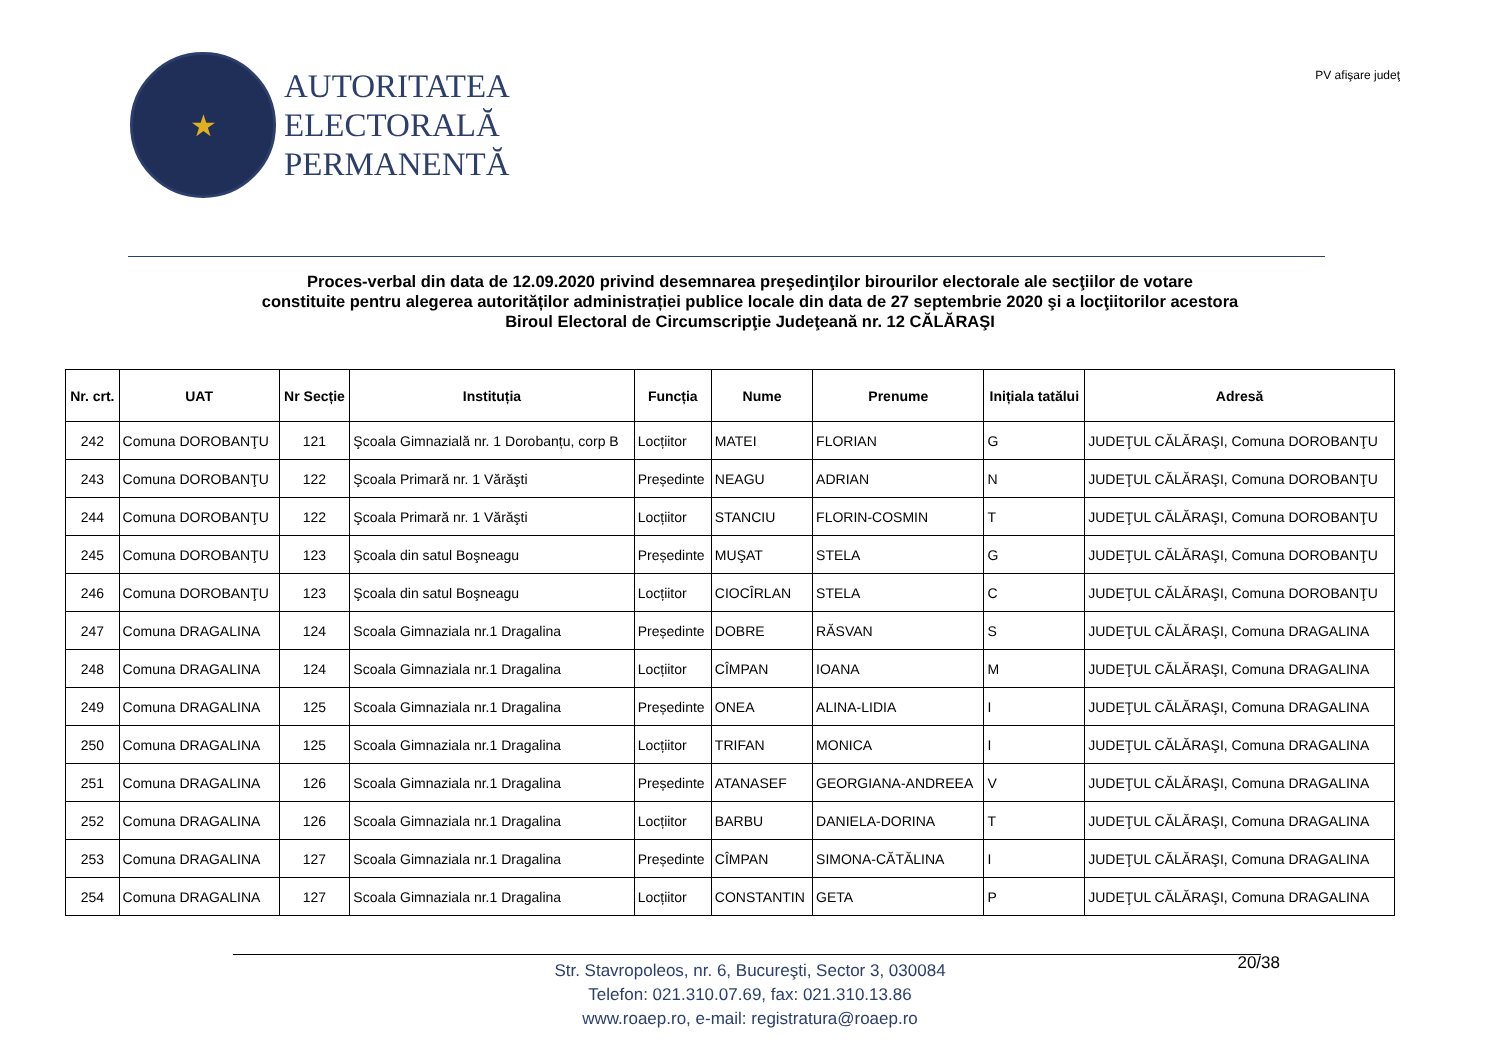★
AUTORITATEA
ELECTORALĂ
PERMANENTĂ
PV afişare judeţ
Proces-verbal din data de 12.09.2020 privind desemnarea preşedinţilor birourilor electorale ale secţiilor de votare
constituite pentru alegerea autorităților administrației publice locale din data de 27 septembrie 2020 şi a locţiitorilor acestora
Biroul Electoral de Circumscripţie Judeţeană nr. 12 CĂLĂRAŞI
| Nr. crt. | UAT | Nr Secție | Instituția | Funcția | Nume | Prenume | Inițiala tatălui | Adresă |
| --- | --- | --- | --- | --- | --- | --- | --- | --- |
| 242 | Comuna DOROBANŢU | 121 | Şcoala Gimnazială nr. 1 Dorobanțu, corp B | Locțiitor | MATEI | FLORIAN | G | JUDEŢUL CĂLĂRAŞI, Comuna DOROBANŢU |
| 243 | Comuna DOROBANŢU | 122 | Şcoala Primară nr. 1 Vărăşti | Președinte | NEAGU | ADRIAN | N | JUDEŢUL CĂLĂRAŞI, Comuna DOROBANŢU |
| 244 | Comuna DOROBANŢU | 122 | Şcoala Primară nr. 1 Vărăşti | Locțiitor | STANCIU | FLORIN-COSMIN | T | JUDEŢUL CĂLĂRAŞI, Comuna DOROBANŢU |
| 245 | Comuna DOROBANŢU | 123 | Şcoala din satul Boşneagu | Președinte | MUŞAT | STELA | G | JUDEŢUL CĂLĂRAŞI, Comuna DOROBANŢU |
| 246 | Comuna DOROBANŢU | 123 | Şcoala din satul Boşneagu | Locțiitor | CIOCÎRLAN | STELA | C | JUDEŢUL CĂLĂRAŞI, Comuna DOROBANŢU |
| 247 | Comuna DRAGALINA | 124 | Scoala Gimnaziala nr.1 Dragalina | Președinte | DOBRE | RĂSVAN | S | JUDEŢUL CĂLĂRAŞI, Comuna DRAGALINA |
| 248 | Comuna DRAGALINA | 124 | Scoala Gimnaziala nr.1 Dragalina | Locțiitor | CÎMPAN | IOANA | M | JUDEŢUL CĂLĂRAŞI, Comuna DRAGALINA |
| 249 | Comuna DRAGALINA | 125 | Scoala Gimnaziala nr.1 Dragalina | Președinte | ONEA | ALINA-LIDIA | I | JUDEŢUL CĂLĂRAŞI, Comuna DRAGALINA |
| 250 | Comuna DRAGALINA | 125 | Scoala Gimnaziala nr.1 Dragalina | Locțiitor | TRIFAN | MONICA | I | JUDEŢUL CĂLĂRAŞI, Comuna DRAGALINA |
| 251 | Comuna DRAGALINA | 126 | Scoala Gimnaziala nr.1 Dragalina | Președinte | ATANASEF | GEORGIANA-ANDREEA | V | JUDEŢUL CĂLĂRAŞI, Comuna DRAGALINA |
| 252 | Comuna DRAGALINA | 126 | Scoala Gimnaziala nr.1 Dragalina | Locțiitor | BARBU | DANIELA-DORINA | T | JUDEŢUL CĂLĂRAŞI, Comuna DRAGALINA |
| 253 | Comuna DRAGALINA | 127 | Scoala Gimnaziala nr.1 Dragalina | Președinte | CÎMPAN | SIMONA-CĂTĂLINA | I | JUDEŢUL CĂLĂRAŞI, Comuna DRAGALINA |
| 254 | Comuna DRAGALINA | 127 | Scoala Gimnaziala nr.1 Dragalina | Locțiitor | CONSTANTIN | GETA | P | JUDEŢUL CĂLĂRAŞI, Comuna DRAGALINA |
Str. Stavropoleos, nr. 6, Bucureşti, Sector 3, 030084
Telefon: 021.310.07.69, fax: 021.310.13.86
www.roaep.ro, e-mail: registratura@roaep.ro
20/38